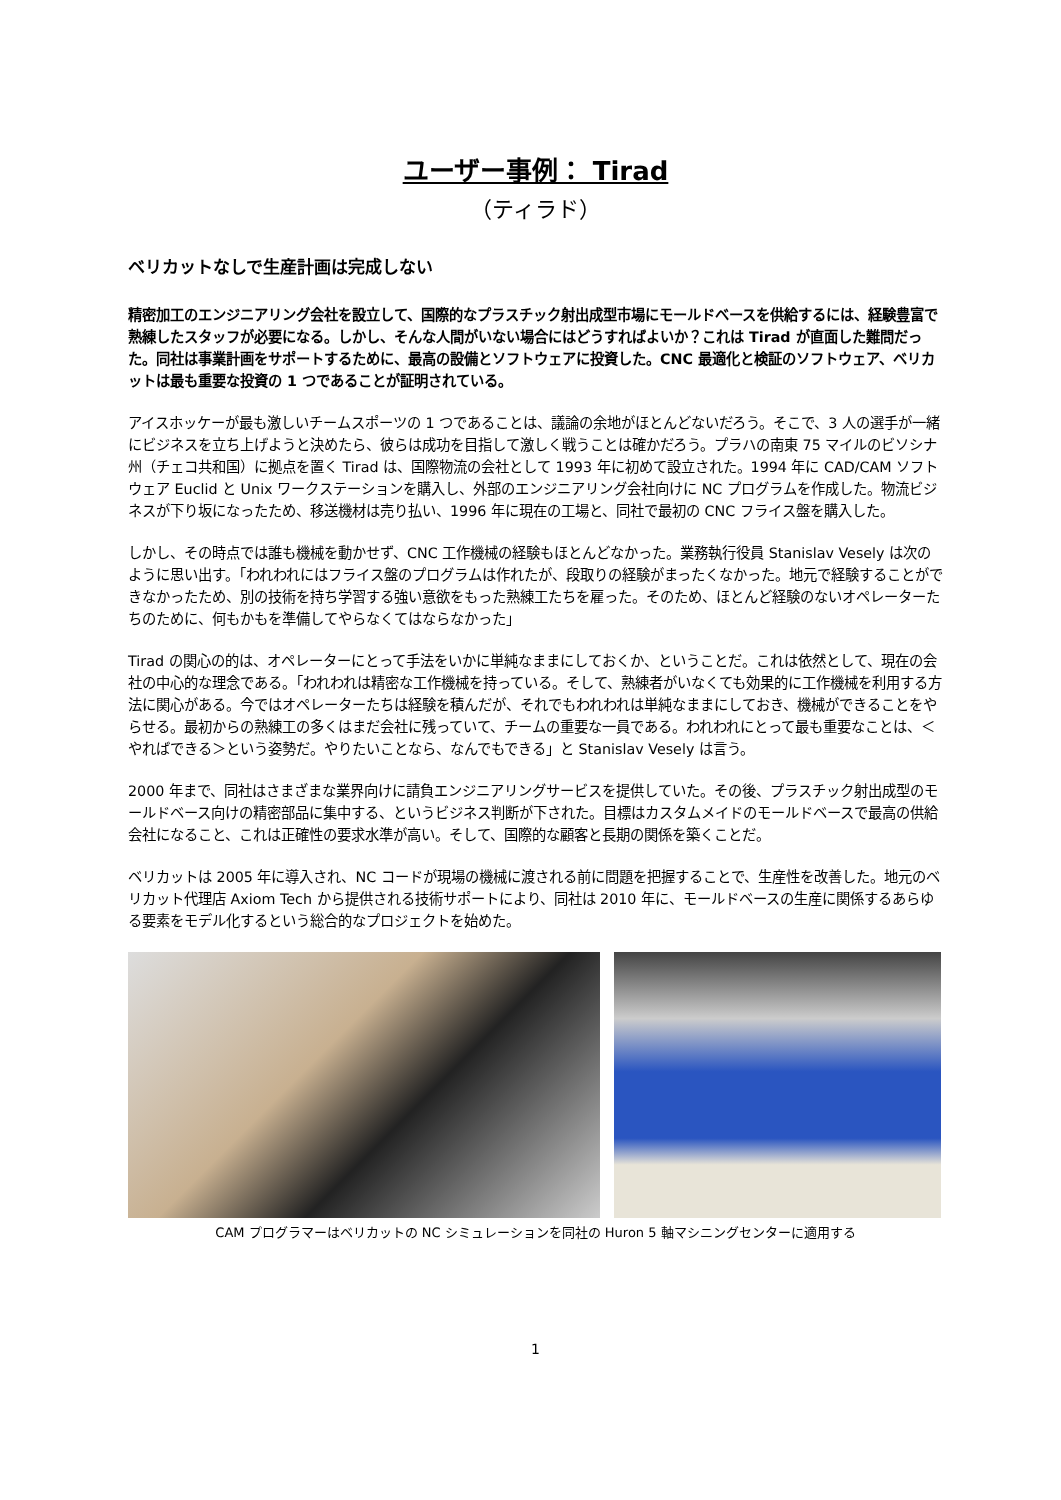ユーザー事例： Tirad
（ティラド）
ベリカットなしで生産計画は完成しない
精密加工のエンジニアリング会社を設立して、国際的なプラスチック射出成型市場にモールドベースを供給するには、経験豊富で熟練したスタッフが必要になる。しかし、そんな人間がいない場合にはどうすればよいか？これは Tirad が直面した難問だった。同社は事業計画をサポートするために、最高の設備とソフトウェアに投資した。CNC 最適化と検証のソフトウェア、ベリカットは最も重要な投資の 1 つであることが証明されている。
アイスホッケーが最も激しいチームスポーツの 1 つであることは、議論の余地がほとんどないだろう。そこで、3 人の選手が一緒にビジネスを立ち上げようと決めたら、彼らは成功を目指して激しく戦うことは確かだろう。プラハの南東 75 マイルのビソシナ州（チェコ共和国）に拠点を置く Tirad は、国際物流の会社として 1993 年に初めて設立された。1994 年に CAD/CAM ソフトウェア Euclid と Unix ワークステーションを購入し、外部のエンジニアリング会社向けに NC プログラムを作成した。物流ビジネスが下り坂になったため、移送機材は売り払い、1996 年に現在の工場と、同社で最初の CNC フライス盤を購入した。
しかし、その時点では誰も機械を動かせず、CNC 工作機械の経験もほとんどなかった。業務執行役員 Stanislav Vesely は次のように思い出す。「われわれにはフライス盤のプログラムは作れたが、段取りの経験がまったくなかった。地元で経験することができなかったため、別の技術を持ち学習する強い意欲をもった熟練工たちを雇った。そのため、ほとんど経験のないオペレーターたちのために、何もかもを準備してやらなくてはならなかった」
Tirad の関心の的は、オペレーターにとって手法をいかに単純なままにしておくか、ということだ。これは依然として、現在の会社の中心的な理念である。「われわれは精密な工作機械を持っている。そして、熟練者がいなくても効果的に工作機械を利用する方法に関心がある。今ではオペレーターたちは経験を積んだが、それでもわれわれは単純なままにしておき、機械ができることをやらせる。最初からの熟練工の多くはまだ会社に残っていて、チームの重要な一員である。われわれにとって最も重要なことは、＜やればできる＞という姿勢だ。やりたいことなら、なんでもできる」と Stanislav Vesely は言う。
2000 年まで、同社はさまざまな業界向けに請負エンジニアリングサービスを提供していた。その後、プラスチック射出成型のモールドベース向けの精密部品に集中する、というビジネス判断が下された。目標はカスタムメイドのモールドベースで最高の供給会社になること、これは正確性の要求水準が高い。そして、国際的な顧客と長期の関係を築くことだ。
ベリカットは 2005 年に導入され、NC コードが現場の機械に渡される前に問題を把握することで、生産性を改善した。地元のベリカット代理店 Axiom Tech から提供される技術サポートにより、同社は 2010 年に、モールドベースの生産に関係するあらゆる要素をモデル化するという総合的なプロジェクトを始めた。
CAM プログラマーはベリカットの NC シミュレーションを同社の Huron 5 軸マシニングセンターに適用する
1